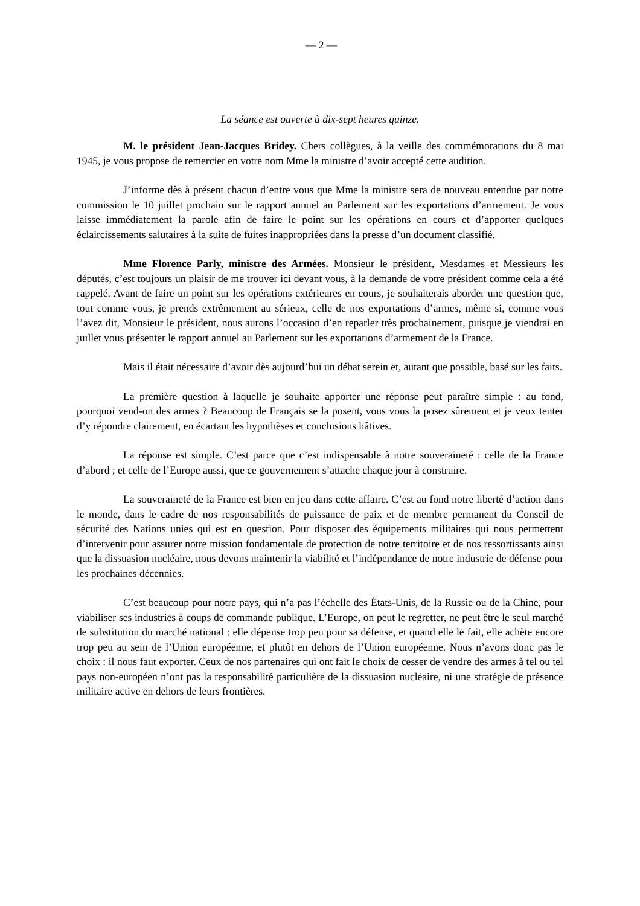— 2 —
La séance est ouverte à dix-sept heures quinze.
M. le président Jean-Jacques Bridey. Chers collègues, à la veille des commémorations du 8 mai 1945, je vous propose de remercier en votre nom Mme la ministre d’avoir accepté cette audition.
J’informe dès à présent chacun d’entre vous que Mme la ministre sera de nouveau entendue par notre commission le 10 juillet prochain sur le rapport annuel au Parlement sur les exportations d’armement. Je vous laisse immédiatement la parole afin de faire le point sur les opérations en cours et d’apporter quelques éclaircissements salutaires à la suite de fuites inappropriées dans la presse d’un document classifié.
Mme Florence Parly, ministre des Armées. Monsieur le président, Mesdames et Messieurs les députés, c’est toujours un plaisir de me trouver ici devant vous, à la demande de votre président comme cela a été rappelé. Avant de faire un point sur les opérations extérieures en cours, je souhaiterais aborder une question que, tout comme vous, je prends extrêmement au sérieux, celle de nos exportations d’armes, même si, comme vous l’avez dit, Monsieur le président, nous aurons l’occasion d’en reparler très prochainement, puisque je viendrai en juillet vous présenter le rapport annuel au Parlement sur les exportations d’armement de la France.
Mais il était nécessaire d’avoir dès aujourd’hui un débat serein et, autant que possible, basé sur les faits.
La première question à laquelle je souhaite apporter une réponse peut paraître simple : au fond, pourquoi vend-on des armes ? Beaucoup de Français se la posent, vous vous la posez sûrement et je veux tenter d’y répondre clairement, en écartant les hypothèses et conclusions hâtives.
La réponse est simple. C’est parce que c’est indispensable à notre souveraineté : celle de la France d’abord ; et celle de l’Europe aussi, que ce gouvernement s’attache chaque jour à construire.
La souveraineté de la France est bien en jeu dans cette affaire. C’est au fond notre liberté d’action dans le monde, dans le cadre de nos responsabilités de puissance de paix et de membre permanent du Conseil de sécurité des Nations unies qui est en question. Pour disposer des équipements militaires qui nous permettent d’intervenir pour assurer notre mission fondamentale de protection de notre territoire et de nos ressortissants ainsi que la dissuasion nucléaire, nous devons maintenir la viabilité et l’indépendance de notre industrie de défense pour les prochaines décennies.
C’est beaucoup pour notre pays, qui n’a pas l’échelle des États-Unis, de la Russie ou de la Chine, pour viabiliser ses industries à coups de commande publique. L’Europe, on peut le regretter, ne peut être le seul marché de substitution du marché national : elle dépense trop peu pour sa défense, et quand elle le fait, elle achète encore trop peu au sein de l’Union européenne, et plutôt en dehors de l’Union européenne. Nous n’avons donc pas le choix : il nous faut exporter. Ceux de nos partenaires qui ont fait le choix de cesser de vendre des armes à tel ou tel pays non-européen n’ont pas la responsabilité particulière de la dissuasion nucléaire, ni une stratégie de présence militaire active en dehors de leurs frontières.